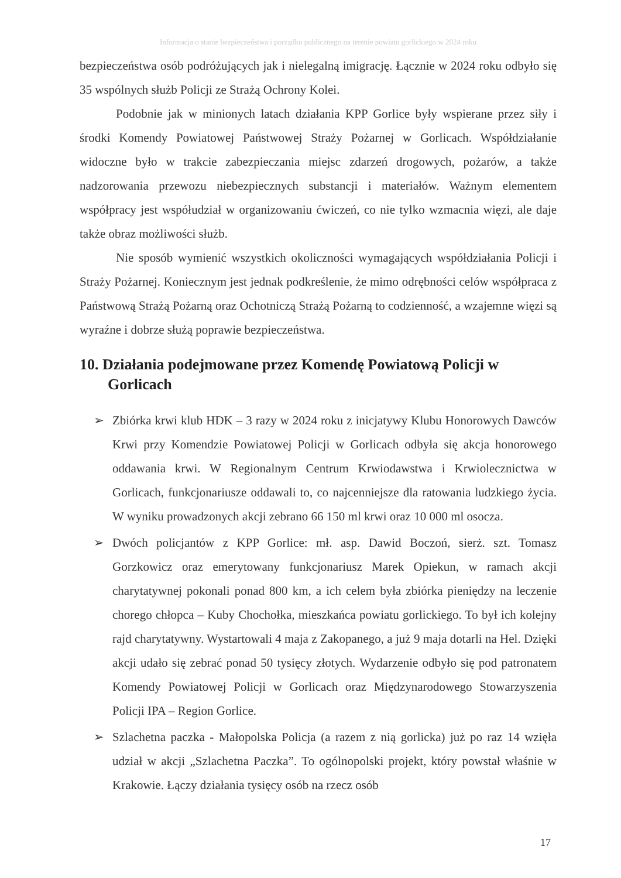Informacja o stanie bezpieczeństwa i porządku publicznego na terenie powiatu gorlickiego w 2024 roku
bezpieczeństwa osób podróżujących jak i nielegalną imigrację. Łącznie w 2024 roku odbyło się 35 wspólnych służb Policji ze Strażą Ochrony Kolei.
Podobnie jak w minionych latach działania KPP Gorlice były wspierane przez siły i środki Komendy Powiatowej Państwowej Straży Pożarnej w Gorlicach. Współdziałanie widoczne było w trakcie zabezpieczania miejsc zdarzeń drogowych, pożarów, a także nadzorowania przewozu niebezpiecznych substancji i materiałów. Ważnym elementem współpracy jest współudział w organizowaniu ćwiczeń, co nie tylko wzmacnia więzi, ale daje także obraz możliwości służb.
Nie sposób wymienić wszystkich okoliczności wymagających współdziałania Policji i Straży Pożarnej. Koniecznym jest jednak podkreślenie, że mimo odrębności celów współpraca z Państwową Strażą Pożarną oraz Ochotniczą Strażą Pożarną to codzienność, a wzajemne więzi są wyraźne i dobrze służą poprawie bezpieczeństwa.
10. Działania podejmowane przez Komendę Powiatową Policji w Gorlicach
➢ Zbiórka krwi klub HDK – 3 razy w 2024 roku z inicjatywy Klubu Honorowych Dawców Krwi przy Komendzie Powiatowej Policji w Gorlicach odbyła się akcja honorowego oddawania krwi. W Regionalnym Centrum Krwiodawstwa i Krwiolecznictwa w Gorlicach, funkcjonariusze oddawali to, co najcenniejsze dla ratowania ludzkiego życia. W wyniku prowadzonych akcji zebrano 66 150 ml krwi oraz 10 000 ml osocza.
➢ Dwóch policjantów z KPP Gorlice: mł. asp. Dawid Boczoń, sierż. szt. Tomasz Gorzkowicz oraz emerytowany funkcjonariusz Marek Opiekun, w ramach akcji charytatywnej pokonali ponad 800 km, a ich celem była zbiórka pieniędzy na leczenie chorego chłopca – Kuby Chochołka, mieszkańca powiatu gorlickiego. To był ich kolejny rajd charytatywny. Wystartowali 4 maja z Zakopanego, a już 9 maja dotarli na Hel. Dzięki akcji udało się zebrać ponad 50 tysięcy złotych. Wydarzenie odbyło się pod patronatem Komendy Powiatowej Policji w Gorlicach oraz Międzynarodowego Stowarzyszenia Policji IPA – Region Gorlice.
➢ Szlachetna paczka - Małopolska Policja (a razem z nią gorlicka) już po raz 14 wzięła udział w akcji „Szlachetna Paczka”. To ogólnopolski projekt, który powstał właśnie w Krakowie. Łączy działania tysięcy osób na rzecz osób
17